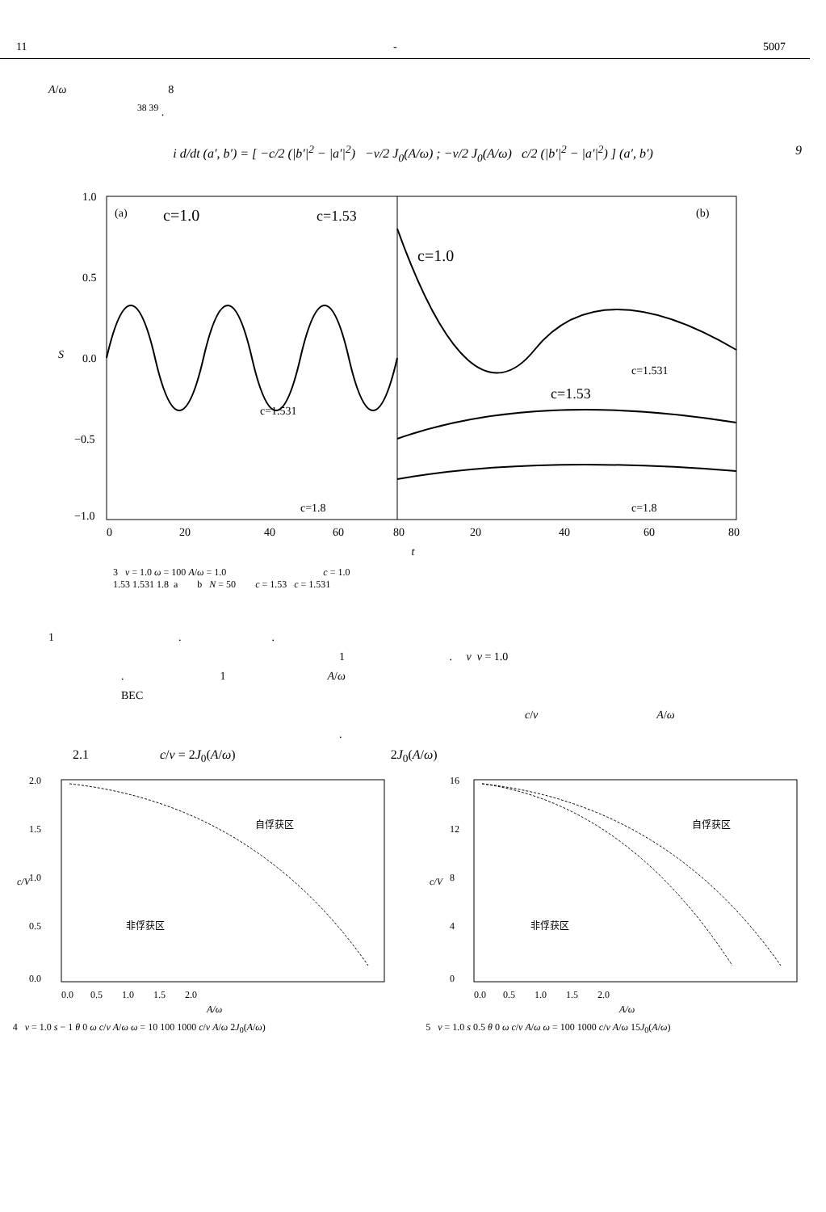11 - 5007
A/ω 8
<sup>38 39</sup> .
i d/dt (a′, b′) = [ −c/2 (|b′|<sup>2</sup> − |a′|<sup>2</sup>) −v/2 J<sub>0</sub>(A/ω) ; −v/2 J<sub>0</sub>(A/ω) c/2 (|b′|<sup>2</sup> − |a′|<sup>2</sup>) ] (a′, b′) 9
1.0
0.5
0.0
−0.5
−1.0
S
0
20
40
60
80
20
40
60
80
(a)
c=1.0
c=1.53
(b)
c=1.0
c=1.531
c=1.8
c=1.531
c=1.53
c=1.8
t
3 v = 1.0 ω = 100 A/ω = 1.0 c = 1.0
1.53 1.531 1.8 a b N = 50 c = 1.53 c = 1.531
1 . .
1 . v v = 1.0
. 1 A/ω
BEC
c/v A/ω
.
2.1 c/v = 2J<sub>0</sub>(A/ω) 2J<sub>0</sub>(A/ω)
2.0
1.5
1.0
0.5
0.0
自俘获区
非俘获区
0.0 0.5 1.0 1.5 2.0
A/ω
c/V
4 v = 1.0 s − 1 θ 0 ω c/v A/ω ω = 10 100 1000 c/v A/ω 2J<sub>0</sub>(A/ω)
16
12
8
4
0
自俘获区
非俘获区
0.0 0.5 1.0 1.5 2.0
A/ω
c/V
5 v = 1.0 s 0.5 θ 0 ω c/v A/ω ω = 100 1000 c/v A/ω 15J<sub>0</sub>(A/ω)